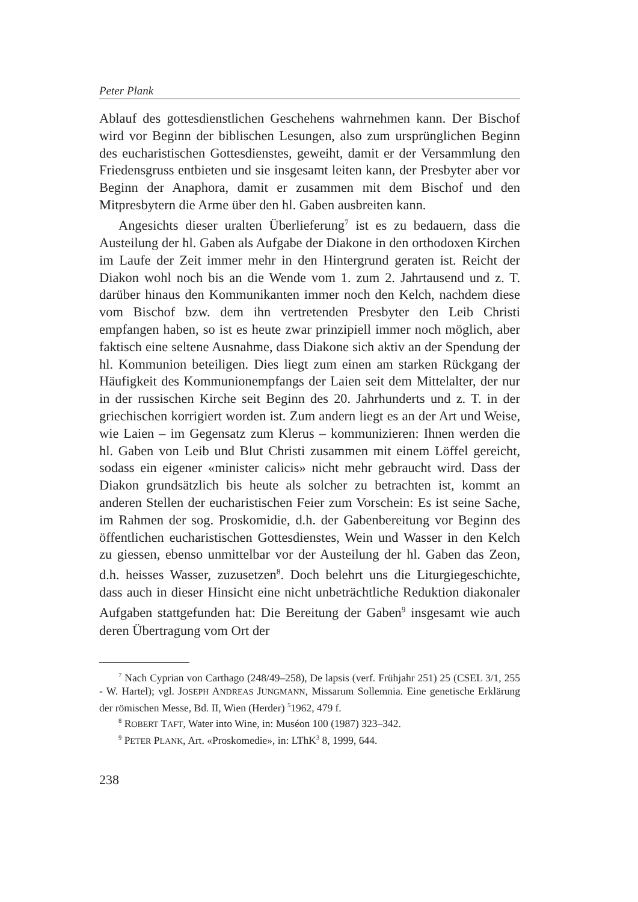Peter Plank
Ablauf des gottesdienstlichen Geschehens wahrnehmen kann. Der Bischof wird vor Beginn der biblischen Lesungen, also zum ursprünglichen Beginn des eucharistischen Gottesdienstes, geweiht, damit er der Versammlung den Friedensgruss entbieten und sie insgesamt leiten kann, der Presbyter aber vor Beginn der Anaphora, damit er zusammen mit dem Bischof und den Mitpresbytern die Arme über den hl. Gaben ausbreiten kann.
Angesichts dieser uralten Überlieferung<sup>7</sup> ist es zu bedauern, dass die Austeilung der hl. Gaben als Aufgabe der Diakone in den orthodoxen Kirchen im Laufe der Zeit immer mehr in den Hintergrund geraten ist. Reicht der Diakon wohl noch bis an die Wende vom 1. zum 2. Jahrtausend und z. T. darüber hinaus den Kommunikanten immer noch den Kelch, nachdem diese vom Bischof bzw. dem ihn vertretenden Presbyter den Leib Christi empfangen haben, so ist es heute zwar prinzipiell immer noch möglich, aber faktisch eine seltene Ausnahme, dass Diakone sich aktiv an der Spendung der hl. Kommunion beteiligen. Dies liegt zum einen am starken Rückgang der Häufigkeit des Kommunionempfangs der Laien seit dem Mittelalter, der nur in der russischen Kirche seit Beginn des 20. Jahrhunderts und z. T. in der griechischen korrigiert worden ist. Zum andern liegt es an der Art und Weise, wie Laien – im Gegensatz zum Klerus – kommunizieren: Ihnen werden die hl. Gaben von Leib und Blut Christi zusammen mit einem Löffel gereicht, sodass ein eigener «minister calicis» nicht mehr gebraucht wird. Dass der Diakon grundsätzlich bis heute als solcher zu betrachten ist, kommt an anderen Stellen der eucharistischen Feier zum Vorschein: Es ist seine Sache, im Rahmen der sog. Proskomidie, d.h. der Gabenbereitung vor Beginn des öffentlichen eucharistischen Gottesdienstes, Wein und Wasser in den Kelch zu giessen, ebenso unmittelbar vor der Austeilung der hl. Gaben das Zeon, d.h. heisses Wasser, zuzusetzen<sup>8</sup>. Doch belehrt uns die Liturgiegeschichte, dass auch in dieser Hinsicht eine nicht unbeträchtliche Reduktion diakonaler Aufgaben stattgefunden hat: Die Bereitung der Gaben<sup>9</sup> insgesamt wie auch deren Übertragung vom Ort der
<sup>7</sup> Nach Cyprian von Carthago (248/49–258), De lapsis (verf. Frühjahr 251) 25 (CSEL 3/1, 255 - W. Hartel); vgl. JOSEPH ANDREAS JUNGMANN, Missarum Sollemnia. Eine genetische Erklärung der römischen Messe, Bd. II, Wien (Herder) <sup>5</sup>1962, 479 f.
<sup>8</sup> ROBERT TAFT, Water into Wine, in: Muséon 100 (1987) 323–342.
<sup>9</sup> PETER PLANK, Art. «Proskomedie», in: LThK<sup>3</sup> 8, 1999, 644.
238